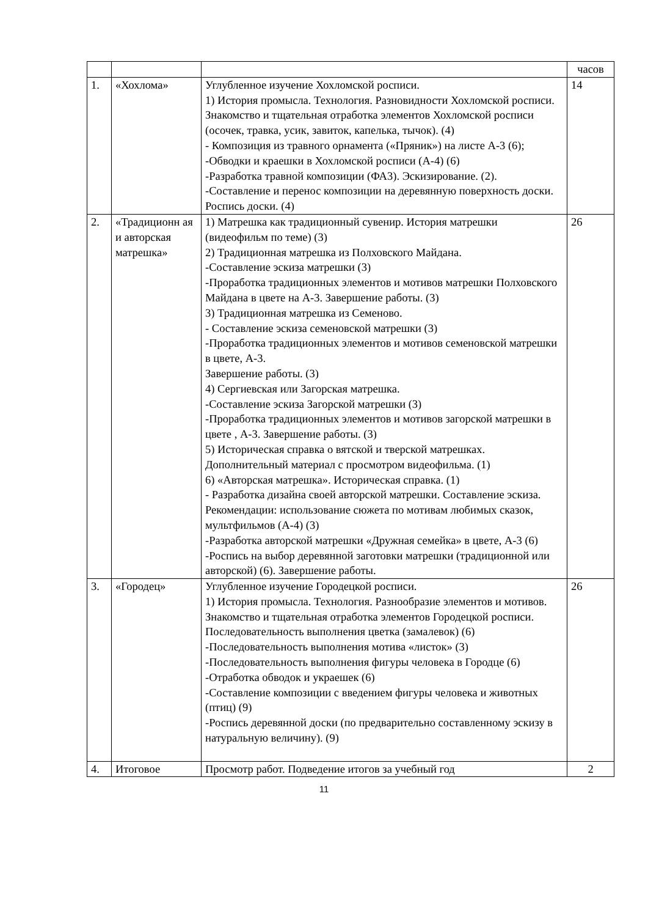| | | | часов |
| 1. | «Хохлома» | Углубленное изучение Хохломской росписи. 1) История промысла. Технология. Разновидности Хохломской росписи. Знакомство и тщательная отработка элементов Хохломской росписи (осочек, травка, усик, завиток, капелька, тычок). (4) - Композиция из травного орнамента («Пряник») на листе А-3 (6); -Обводки и краешки в Хохломской росписи (А-4) (6) -Разработка травной композиции (ФА3). Эскизирование. (2). -Составление и перенос композиции на деревянную поверхность доски. Роспись доски. (4) | 14 |
| 2. | «Традиционн ая и авторская матрешка» | 1) Матрешка как традиционный сувенир. История матрешки (видеофильм по теме) (3) 2) Традиционная матрешка из Полховского Майдана. -Составление эскиза матрешки (3) -Проработка традиционных элементов и мотивов матрешки Полховского Майдана в цвете на А-3. Завершение работы. (3) 3) Традиционная матрешка из Семеново. - Составление эскиза семеновской матрешки (3) -Проработка традиционных элементов и мотивов семеновской матрешки в цвете, А-3. Завершение работы. (3) 4) Сергиевская или Загорская матрешка. -Составление эскиза Загорской матрешки (3) -Проработка традиционных элементов и мотивов загорской матрешки в цвете , А-3. Завершение работы. (3) 5) Историческая справка о вятской и тверской матрешках. Дополнительный материал с просмотром видеофильма. (1) 6) «Авторская матрешка». Историческая справка. (1) - Разработка дизайна своей авторской матрешки. Составление эскиза. Рекомендации: использование сюжета по мотивам любимых сказок, мультфильмов (А-4) (3) -Разработка авторской матрешки «Дружная семейка» в цвете, А-3 (6) -Роспись на выбор деревянной заготовки матрешки (традиционной или авторской) (6). Завершение работы. | 26 |
| 3. | «Городец» | Углубленное изучение Городецкой росписи. 1) История промысла. Технология. Разнообразие элементов и мотивов. Знакомство и тщательная отработка элементов Городецкой росписи. Последовательность выполнения цветка (замалевок) (6) -Последовательность выполнения мотива «листок» (3) -Последовательность выполнения фигуры человека в Городце (6) -Отработка обводок и украешек (6) -Составление композиции с введением фигуры человека и животных (птиц) (9) -Роспись деревянной доски (по предварительно составленному эскизу в натуральную величину). (9) | 26 |
| 4. | Итоговое | Просмотр работ. Подведение итогов за учебный год | 2 |
11